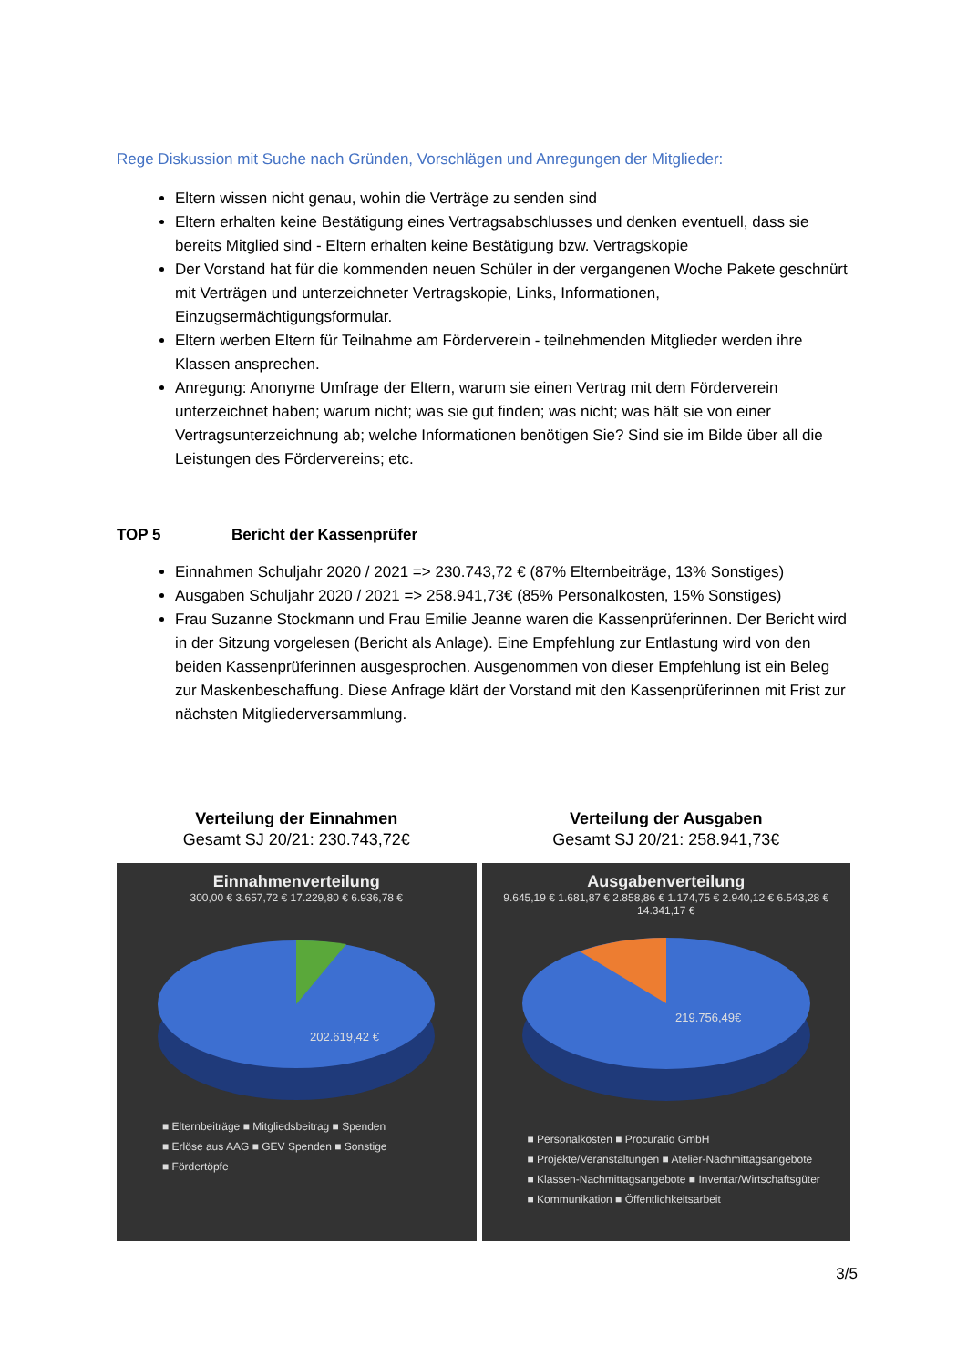Rege Diskussion mit Suche nach Gründen, Vorschlägen und Anregungen der Mitglieder:
Eltern wissen nicht genau, wohin die Verträge zu senden sind
Eltern erhalten keine Bestätigung eines Vertragsabschlusses und denken eventuell, dass sie bereits Mitglied sind - Eltern erhalten keine Bestätigung bzw. Vertragskopie
Der Vorstand hat für die kommenden neuen Schüler in der vergangenen Woche Pakete geschnürt mit Verträgen und unterzeichneter Vertragskopie, Links, Informationen, Einzugsermächtigungsformular.
Eltern werben Eltern für Teilnahme am Förderverein - teilnehmenden Mitglieder werden ihre Klassen ansprechen.
Anregung: Anonyme Umfrage der Eltern, warum sie einen Vertrag mit dem Förderverein unterzeichnet haben; warum nicht; was sie gut finden; was nicht; was hält sie von einer Vertragsunterzeichnung ab; welche Informationen benötigen Sie? Sind sie im Bilde über all die Leistungen des Fördervereins; etc.
TOP 5 Bericht der Kassenprüfer
Einnahmen Schuljahr 2020 / 2021 => 230.743,72 € (87% Elternbeiträge, 13% Sonstiges)
Ausgaben Schuljahr 2020 / 2021 => 258.941,73€ (85% Personalkosten, 15% Sonstiges)
Frau Suzanne Stockmann und Frau Emilie Jeanne waren die Kassenprüferinnen. Der Bericht wird in der Sitzung vorgelesen (Bericht als Anlage). Eine Empfehlung zur Entlastung wird von den beiden Kassenprüferinnen ausgesprochen. Ausgenommen von dieser Empfehlung ist ein Beleg zur Maskenbeschaffung. Diese Anfrage klärt der Vorstand mit den Kassenprüferinnen mit Frist zur nächsten Mitgliederversammlung.
Verteilung der Einnahmen
Gesamt SJ 20/21: 230.743,72€
Einnahmenverteilung
300,00 € 3.657,72 € 17.229,80 € 6.936,78 €
202.619,42 €
■ Elternbeiträge ■ Mitgliedsbeitrag ■ Spenden
■ Erlöse aus AAG ■ GEV Spenden ■ Sonstige
■ Fördertöpfe
Verteilung der Ausgaben
Gesamt SJ 20/21: 258.941,73€
Ausgabenverteilung
9.645,19 € 1.681,87 € 2.858,86 € 1.174,75 € 2.940,12 € 6.543,28 € 14.341,17 €
219.756,49€
■ Personalkosten ■ Procuratio GmbH
■ Projekte/Veranstaltungen ■ Atelier-Nachmittagsangebote
■ Klassen-Nachmittagsangebote ■ Inventar/Wirtschaftsgüter
■ Kommunikation ■ Öffentlichkeitsarbeit
3/5